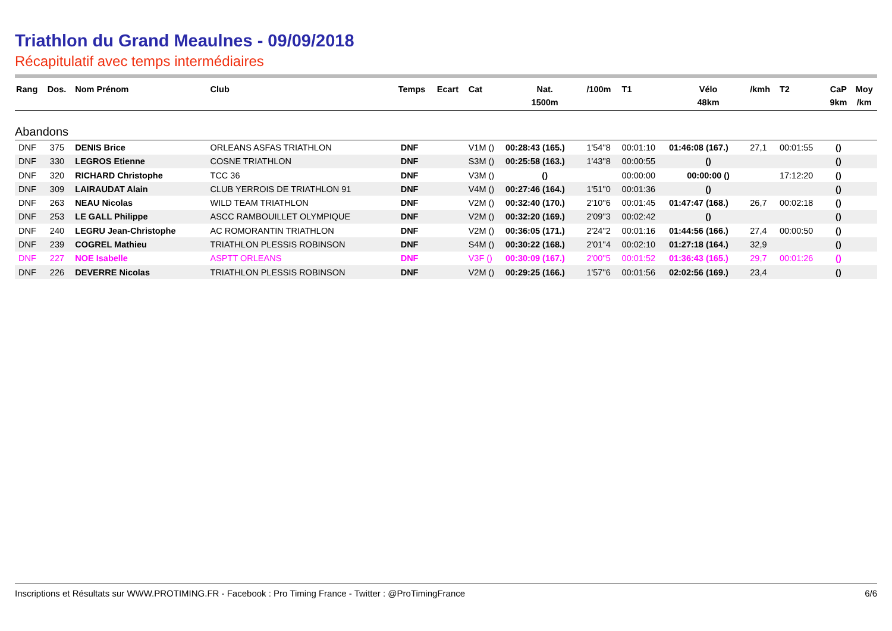Triathlon du Grand Meaulnes - 09/09/2018
Récapitulatif avec temps intermédiaires
| Rang | Dos. | Nom Prénom | Club | Temps | Ecart | Cat | Nat. 1500m | /100m | T1 | Vélo 48km | /kmh | T2 | CaP 9km | Moy /km |
| --- | --- | --- | --- | --- | --- | --- | --- | --- | --- | --- | --- | --- | --- | --- |
| Abandons | | | | | | | | | | | | | | |
| DNF | 375 | DENIS Brice | ORLEANS ASFAS TRIATHLON | DNF | | V1M () | 00:28:43 (165.) | 1'54''8 | 00:01:10 | 01:46:08 (167.) | 27,1 | 00:01:55 | () | |
| DNF | 330 | LEGROS Etienne | COSNE TRIATHLON | DNF | | S3M () | 00:25:58 (163.) | 1'43''8 | 00:00:55 | () | | | () | |
| DNF | 320 | RICHARD Christophe | TCC 36 | DNF | | V3M () | () | | 00:00:00 | 00:00:00 () | | 17:12:20 | () | |
| DNF | 309 | LAIRAUDAT Alain | CLUB YERROIS DE TRIATHLON 91 | DNF | | V4M () | 00:27:46 (164.) | 1'51''0 | 00:01:36 | () | | | () | |
| DNF | 263 | NEAU Nicolas | WILD TEAM TRIATHLON | DNF | | V2M () | 00:32:40 (170.) | 2'10''6 | 00:01:45 | 01:47:47 (168.) | 26,7 | 00:02:18 | () | |
| DNF | 253 | LE GALL Philippe | ASCC RAMBOUILLET OLYMPIQUE | DNF | | V2M () | 00:32:20 (169.) | 2'09''3 | 00:02:42 | () | | | () | |
| DNF | 240 | LEGRU Jean-Christophe | AC ROMORANTIN TRIATHLON | DNF | | V2M () | 00:36:05 (171.) | 2'24''2 | 00:01:16 | 01:44:56 (166.) | 27,4 | 00:00:50 | () | |
| DNF | 239 | COGREL Mathieu | TRIATHLON PLESSIS ROBINSON | DNF | | S4M () | 00:30:22 (168.) | 2'01''4 | 00:02:10 | 01:27:18 (164.) | 32,9 | | () | |
| DNF | 227 | NOE Isabelle | ASPTT ORLEANS | DNF | | V3F () | 00:30:09 (167.) | 2'00''5 | 00:01:52 | 01:36:43 (165.) | 29,7 | 00:01:26 | () | |
| DNF | 226 | DEVERRE Nicolas | TRIATHLON PLESSIS ROBINSON | DNF | | V2M () | 00:29:25 (166.) | 1'57''6 | 00:01:56 | 02:02:56 (169.) | 23,4 | | () | |
Inscriptions et Résultats sur WWW.PROTIMING.FR - Facebook : Pro Timing France - Twitter : @ProTimingFrance 6/6